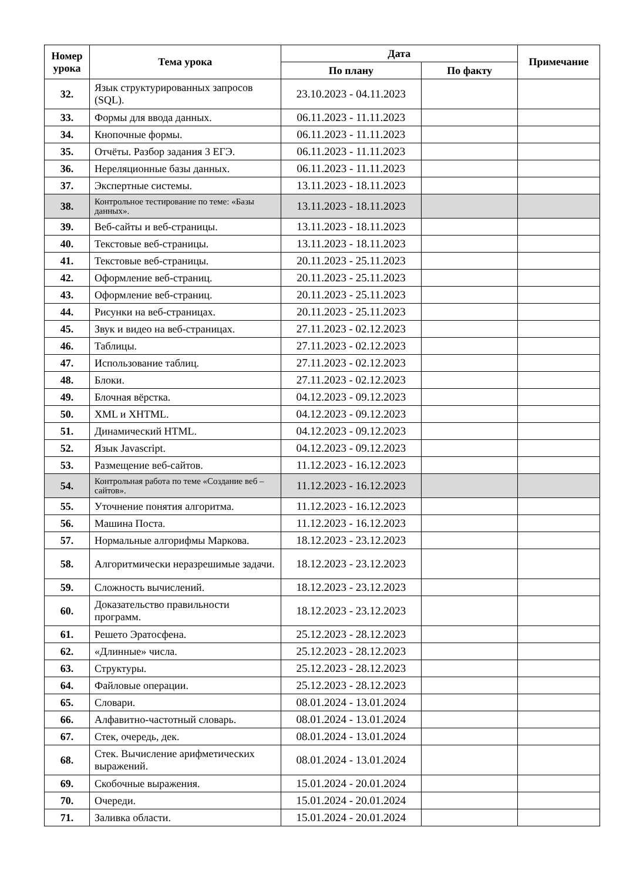| Номер урока | Тема урока | Дата | | Примечание |
| --- | --- | --- | --- | --- |
| | | По плану | По факту | |
| 32. | Язык структурированных запросов (SQL). | 23.10.2023 - 04.11.2023 | | |
| 33. | Формы для ввода данных. | 06.11.2023 - 11.11.2023 | | |
| 34. | Кнопочные формы. | 06.11.2023 - 11.11.2023 | | |
| 35. | Отчёты. Разбор задания 3 ЕГЭ. | 06.11.2023 - 11.11.2023 | | |
| 36. | Нереляционные базы данных. | 06.11.2023 - 11.11.2023 | | |
| 37. | Экспертные системы. | 13.11.2023 - 18.11.2023 | | |
| 38. | Контрольное тестирование по теме: «Базы данных». | 13.11.2023 - 18.11.2023 | | |
| 39. | Веб-сайты и веб-страницы. | 13.11.2023 - 18.11.2023 | | |
| 40. | Текстовые веб-страницы. | 13.11.2023 - 18.11.2023 | | |
| 41. | Текстовые веб-страницы. | 20.11.2023 - 25.11.2023 | | |
| 42. | Оформление веб-страниц. | 20.11.2023 - 25.11.2023 | | |
| 43. | Оформление веб-страниц. | 20.11.2023 - 25.11.2023 | | |
| 44. | Рисунки на веб-страницах. | 20.11.2023 - 25.11.2023 | | |
| 45. | Звук и видео на веб-страницах. | 27.11.2023 - 02.12.2023 | | |
| 46. | Таблицы. | 27.11.2023 - 02.12.2023 | | |
| 47. | Использование таблиц. | 27.11.2023 - 02.12.2023 | | |
| 48. | Блоки. | 27.11.2023 - 02.12.2023 | | |
| 49. | Блочная вёрстка. | 04.12.2023 - 09.12.2023 | | |
| 50. | XML и XHTML. | 04.12.2023 - 09.12.2023 | | |
| 51. | Динамический HTML. | 04.12.2023 - 09.12.2023 | | |
| 52. | Язык Javascript. | 04.12.2023 - 09.12.2023 | | |
| 53. | Размещение веб-сайтов. | 11.12.2023 - 16.12.2023 | | |
| 54. | Контрольная работа по теме «Создание веб – сайтов». | 11.12.2023 - 16.12.2023 | | |
| 55. | Уточнение понятия алгоритма. | 11.12.2023 - 16.12.2023 | | |
| 56. | Машина Поста. | 11.12.2023 - 16.12.2023 | | |
| 57. | Нормальные алгорифмы Маркова. | 18.12.2023 - 23.12.2023 | | |
| 58. | Алгоритмически неразрешимые задачи. | 18.12.2023 - 23.12.2023 | | |
| 59. | Сложность вычислений. | 18.12.2023 - 23.12.2023 | | |
| 60. | Доказательство правильности программ. | 18.12.2023 - 23.12.2023 | | |
| 61. | Решето Эратосфена. | 25.12.2023 - 28.12.2023 | | |
| 62. | «Длинные» числа. | 25.12.2023 - 28.12.2023 | | |
| 63. | Структуры. | 25.12.2023 - 28.12.2023 | | |
| 64. | Файловые операции. | 25.12.2023 - 28.12.2023 | | |
| 65. | Словари. | 08.01.2024 - 13.01.2024 | | |
| 66. | Алфавитно-частотный словарь. | 08.01.2024 - 13.01.2024 | | |
| 67. | Стек, очередь, дек. | 08.01.2024 - 13.01.2024 | | |
| 68. | Стек. Вычисление арифметических выражений. | 08.01.2024 - 13.01.2024 | | |
| 69. | Скобочные выражения. | 15.01.2024 - 20.01.2024 | | |
| 70. | Очереди. | 15.01.2024 - 20.01.2024 | | |
| 71. | Заливка области. | 15.01.2024 - 20.01.2024 | | |